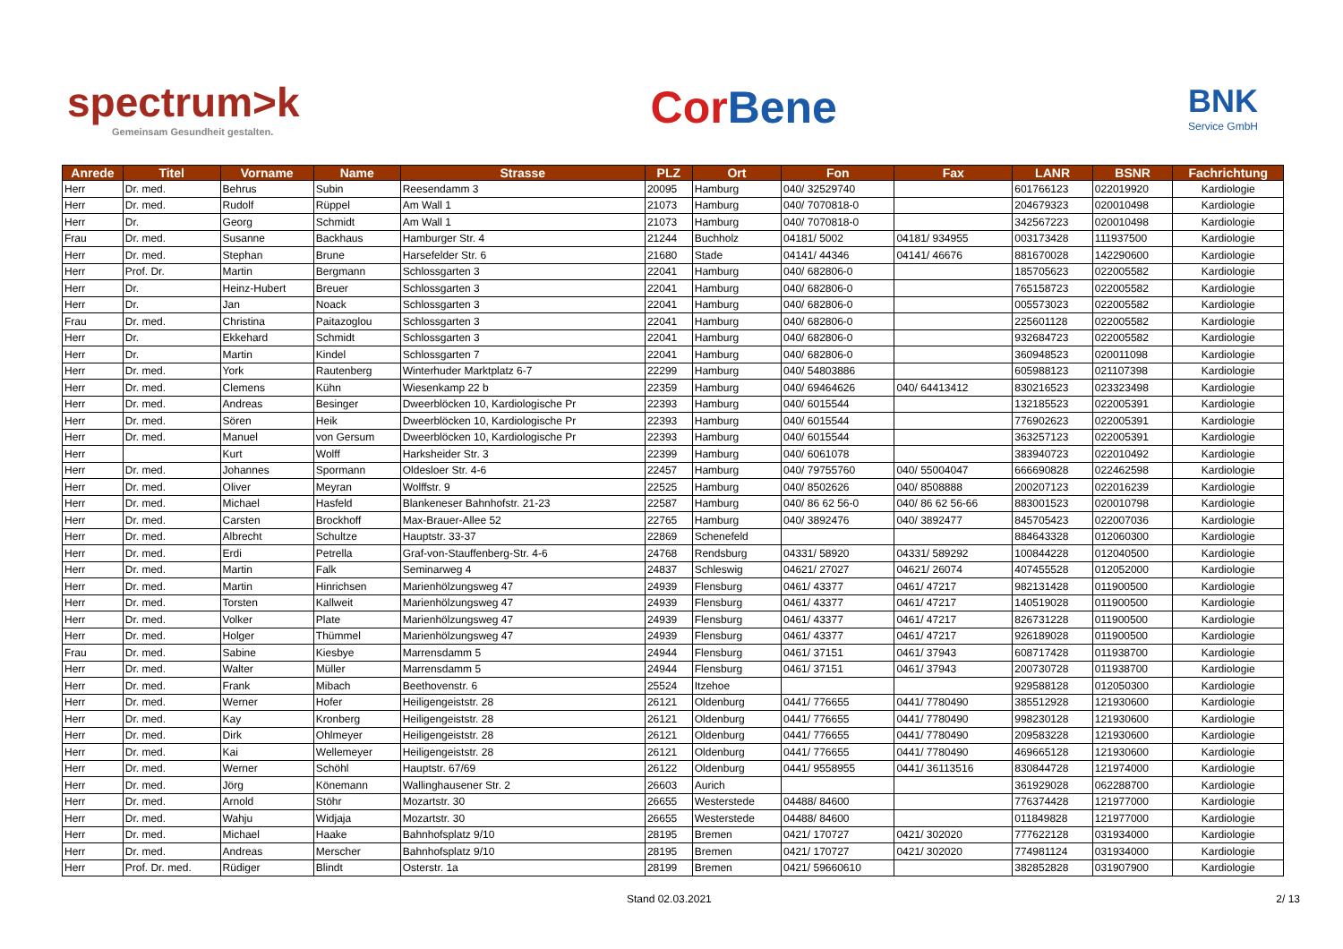spectrum>k
Gemeinsam Gesundheit gestalten.
CorBene
BNK
Service GmbH
| Anrede | Titel | Vorname | Name | Strasse | PLZ | Ort | Fon | Fax | LANR | BSNR | Fachrichtung |
| --- | --- | --- | --- | --- | --- | --- | --- | --- | --- | --- | --- |
| Herr | Dr. med. | Behrus | Subin | Reesendamm 3 | 20095 | Hamburg | 040/ 32529740 | | 601766123 | 022019920 | Kardiologie |
| Herr | Dr. med. | Rudolf | Rüppel | Am Wall 1 | 21073 | Hamburg | 040/ 7070818-0 | | 204679323 | 020010498 | Kardiologie |
| Herr | Dr. | Georg | Schmidt | Am Wall 1 | 21073 | Hamburg | 040/ 7070818-0 | | 342567223 | 020010498 | Kardiologie |
| Frau | Dr. med. | Susanne | Backhaus | Hamburger Str. 4 | 21244 | Buchholz | 04181/ 5002 | 04181/ 934955 | 003173428 | 111937500 | Kardiologie |
| Herr | Dr. med. | Stephan | Brune | Harsefelder Str. 6 | 21680 | Stade | 04141/ 44346 | 04141/ 46676 | 881670028 | 142290600 | Kardiologie |
| Herr | Prof. Dr. | Martin | Bergmann | Schlossgarten 3 | 22041 | Hamburg | 040/ 682806-0 | | 185705623 | 022005582 | Kardiologie |
| Herr | Dr. | Heinz-Hubert | Breuer | Schlossgarten 3 | 22041 | Hamburg | 040/ 682806-0 | | 765158723 | 022005582 | Kardiologie |
| Herr | Dr. | Jan | Noack | Schlossgarten 3 | 22041 | Hamburg | 040/ 682806-0 | | 005573023 | 022005582 | Kardiologie |
| Frau | Dr. med. | Christina | Paitazoglou | Schlossgarten 3 | 22041 | Hamburg | 040/ 682806-0 | | 225601128 | 022005582 | Kardiologie |
| Herr | Dr. | Ekkehard | Schmidt | Schlossgarten 3 | 22041 | Hamburg | 040/ 682806-0 | | 932684723 | 022005582 | Kardiologie |
| Herr | Dr. | Martin | Kindel | Schlossgarten 7 | 22041 | Hamburg | 040/ 682806-0 | | 360948523 | 020011098 | Kardiologie |
| Herr | Dr. med. | York | Rautenberg | Winterhuder Marktplatz 6-7 | 22299 | Hamburg | 040/ 54803886 | | 605988123 | 021107398 | Kardiologie |
| Herr | Dr. med. | Clemens | Kühn | Wiesenkamp 22 b | 22359 | Hamburg | 040/ 69464626 | 040/ 64413412 | 830216523 | 023323498 | Kardiologie |
| Herr | Dr. med. | Andreas | Besinger | Dweerblöcken 10, Kardiologische Pr | 22393 | Hamburg | 040/ 6015544 | | 132185523 | 022005391 | Kardiologie |
| Herr | Dr. med. | Sören | Heik | Dweerblöcken 10, Kardiologische Pr | 22393 | Hamburg | 040/ 6015544 | | 776902623 | 022005391 | Kardiologie |
| Herr | Dr. med. | Manuel | von Gersum | Dweerblöcken 10, Kardiologische Pr | 22393 | Hamburg | 040/ 6015544 | | 363257123 | 022005391 | Kardiologie |
| Herr | | Kurt | Wolff | Harksheider Str. 3 | 22399 | Hamburg | 040/ 6061078 | | 383940723 | 022010492 | Kardiologie |
| Herr | Dr. med. | Johannes | Spormann | Oldesloer Str. 4-6 | 22457 | Hamburg | 040/ 79755760 | 040/ 55004047 | 666690828 | 022462598 | Kardiologie |
| Herr | Dr. med. | Oliver | Meyran | Wolffstr. 9 | 22525 | Hamburg | 040/ 8502626 | 040/ 8508888 | 200207123 | 022016239 | Kardiologie |
| Herr | Dr. med. | Michael | Hasfeld | Blankeneser Bahnhofstr. 21-23 | 22587 | Hamburg | 040/ 86 62 56-0 | 040/ 86 62 56-66 | 883001523 | 020010798 | Kardiologie |
| Herr | Dr. med. | Carsten | Brockhoff | Max-Brauer-Allee 52 | 22765 | Hamburg | 040/ 3892476 | 040/ 3892477 | 845705423 | 022007036 | Kardiologie |
| Herr | Dr. med. | Albrecht | Schultze | Hauptstr. 33-37 | 22869 | Schenefeld | | | 884643328 | 012060300 | Kardiologie |
| Herr | Dr. med. | Erdi | Petrella | Graf-von-Stauffenberg-Str. 4-6 | 24768 | Rendsburg | 04331/ 58920 | 04331/ 589292 | 100844228 | 012040500 | Kardiologie |
| Herr | Dr. med. | Martin | Falk | Seminarweg 4 | 24837 | Schleswig | 04621/ 27027 | 04621/ 26074 | 407455528 | 012052000 | Kardiologie |
| Herr | Dr. med. | Martin | Hinrichsen | Marienhölzungsweg 47 | 24939 | Flensburg | 0461/ 43377 | 0461/ 47217 | 982131428 | 011900500 | Kardiologie |
| Herr | Dr. med. | Torsten | Kallweit | Marienhölzungsweg 47 | 24939 | Flensburg | 0461/ 43377 | 0461/ 47217 | 140519028 | 011900500 | Kardiologie |
| Herr | Dr. med. | Volker | Plate | Marienhölzungsweg 47 | 24939 | Flensburg | 0461/ 43377 | 0461/ 47217 | 826731228 | 011900500 | Kardiologie |
| Herr | Dr. med. | Holger | Thümmel | Marienhölzungsweg 47 | 24939 | Flensburg | 0461/ 43377 | 0461/ 47217 | 926189028 | 011900500 | Kardiologie |
| Frau | Dr. med. | Sabine | Kiesbye | Marrensdamm 5 | 24944 | Flensburg | 0461/ 37151 | 0461/ 37943 | 608717428 | 011938700 | Kardiologie |
| Herr | Dr. med. | Walter | Müller | Marrensdamm 5 | 24944 | Flensburg | 0461/ 37151 | 0461/ 37943 | 200730728 | 011938700 | Kardiologie |
| Herr | Dr. med. | Frank | Mibach | Beethovenstr. 6 | 25524 | Itzehoe | | | 929588128 | 012050300 | Kardiologie |
| Herr | Dr. med. | Werner | Hofer | Heiligengeiststr. 28 | 26121 | Oldenburg | 0441/ 776655 | 0441/ 7780490 | 385512928 | 121930600 | Kardiologie |
| Herr | Dr. med. | Kay | Kronberg | Heiligengeiststr. 28 | 26121 | Oldenburg | 0441/ 776655 | 0441/ 7780490 | 998230128 | 121930600 | Kardiologie |
| Herr | Dr. med. | Dirk | Ohlmeyer | Heiligengeiststr. 28 | 26121 | Oldenburg | 0441/ 776655 | 0441/ 7780490 | 209583228 | 121930600 | Kardiologie |
| Herr | Dr. med. | Kai | Wellemeyer | Heiligengeiststr. 28 | 26121 | Oldenburg | 0441/ 776655 | 0441/ 7780490 | 469665128 | 121930600 | Kardiologie |
| Herr | Dr. med. | Werner | Schöhl | Hauptstr. 67/69 | 26122 | Oldenburg | 0441/ 9558955 | 0441/ 36113516 | 830844728 | 121974000 | Kardiologie |
| Herr | Dr. med. | Jörg | Könemann | Wallinghausener Str. 2 | 26603 | Aurich | | | 361929028 | 062288700 | Kardiologie |
| Herr | Dr. med. | Arnold | Stöhr | Mozartstr. 30 | 26655 | Westerstede | 04488/ 84600 | | 776374428 | 121977000 | Kardiologie |
| Herr | Dr. med. | Wahju | Widjaja | Mozartstr. 30 | 26655 | Westerstede | 04488/ 84600 | | 011849828 | 121977000 | Kardiologie |
| Herr | Dr. med. | Michael | Haake | Bahnhofsplatz 9/10 | 28195 | Bremen | 0421/ 170727 | 0421/ 302020 | 777622128 | 031934000 | Kardiologie |
| Herr | Dr. med. | Andreas | Merscher | Bahnhofsplatz 9/10 | 28195 | Bremen | 0421/ 170727 | 0421/ 302020 | 774981124 | 031934000 | Kardiologie |
| Herr | Prof. Dr. med. | Rüdiger | Blindt | Osterstr. 1a | 28199 | Bremen | 0421/ 59660610 | | 382852828 | 031907900 | Kardiologie |
Stand 02.03.2021 2/ 13